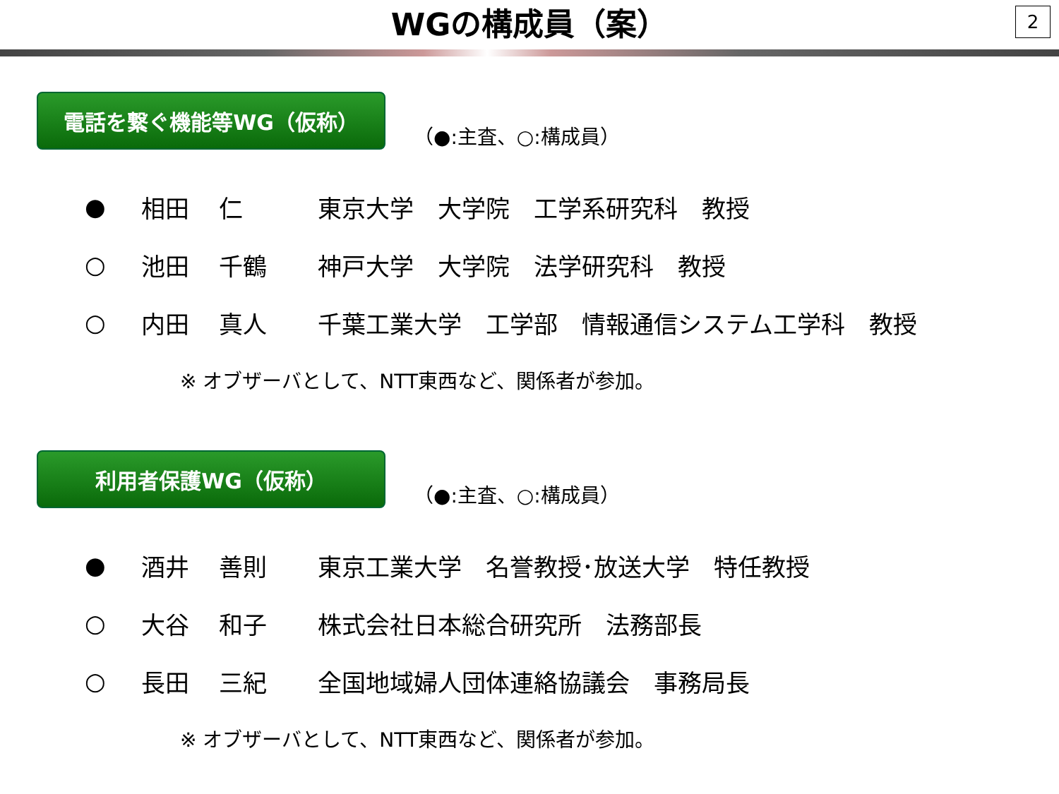WGの構成員（案）
2
電話を繋ぐ機能等WG（仮称）
（●:主査、○:構成員）
| ● | 相田 | 仁 | 東京大学 大学院 工学系研究科 教授 |
| ○ | 池田 | 千鶴 | 神戸大学 大学院 法学研究科 教授 |
| ○ | 内田 | 真人 | 千葉工業大学 工学部 情報通信システム工学科 教授 |
※ オブザーバとして、NTT東西など、関係者が参加。
利用者保護WG（仮称）
（●:主査、○:構成員）
| ● | 酒井 | 善則 | 東京工業大学 名誉教授･放送大学 特任教授 |
| ○ | 大谷 | 和子 | 株式会社日本総合研究所 法務部長 |
| ○ | 長田 | 三紀 | 全国地域婦人団体連絡協議会 事務局長 |
※ オブザーバとして、NTT東西など、関係者が参加。